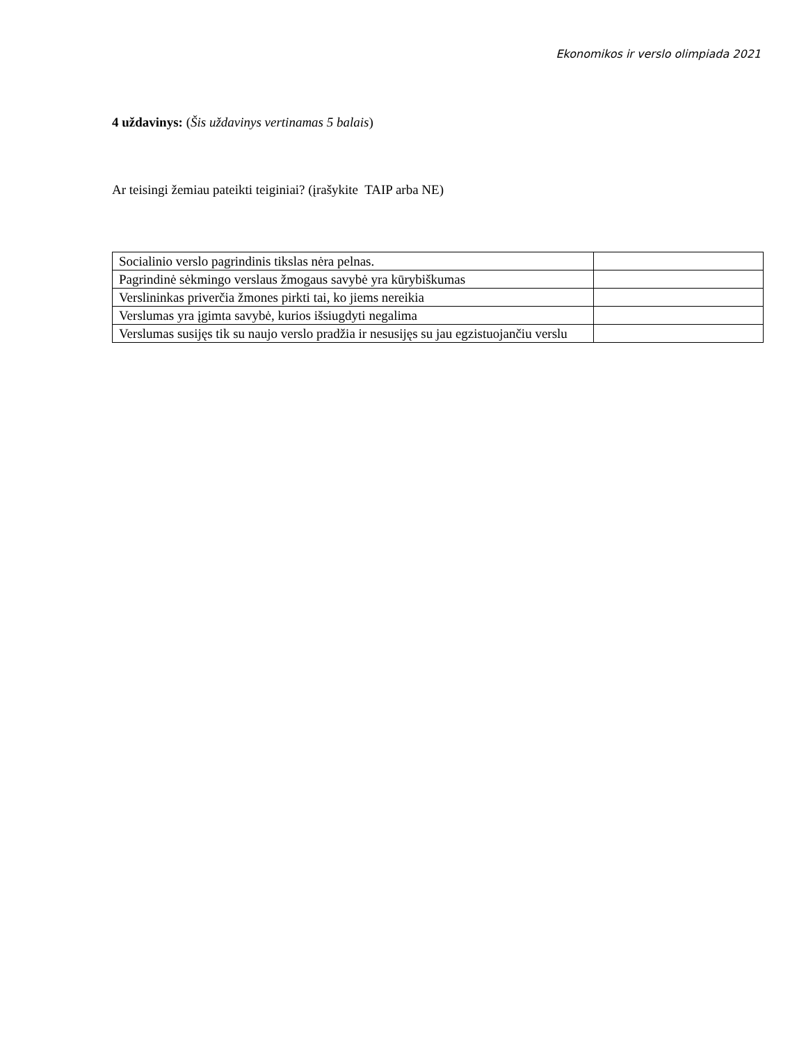Ekonomikos ir verslo olimpiada 2021
4 uždavinys: (Šis uždavinys vertinamas 5 balais)
Ar teisingi žemiau pateikti teiginiai? (įrašykite TAIP arba NE)
| Socialinio verslo pagrindinis tikslas nėra pelnas. | |
| Pagrindinė sėkmingo verslaus žmogaus savybė yra kūrybiškumas | |
| Verslininkas priverčia žmones pirkti tai, ko jiems nereikia | |
| Verslumas yra įgimta savybė, kurios išsiugdyti negalima | |
| Verslumas susijęs tik su naujo verslo pradžia ir nesusijęs su jau egzistuojančiu verslu | |